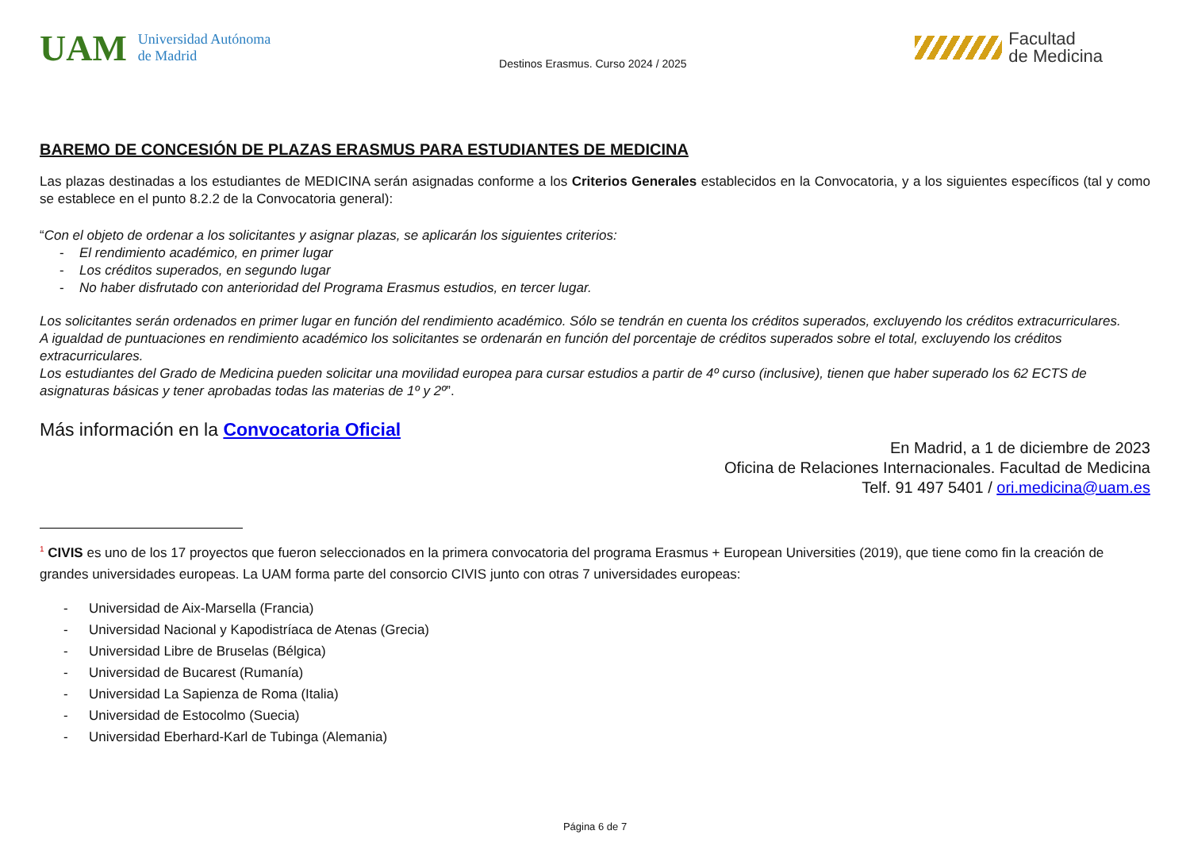UAM Universidad Autónoma
de Madrid
Destinos Erasmus. Curso 2024 / 2025
Facultad
de Medicina
BAREMO DE CONCESIÓN DE PLAZAS ERASMUS PARA ESTUDIANTES DE MEDICINA
Las plazas destinadas a los estudiantes de MEDICINA serán asignadas conforme a los Criterios Generales establecidos en la Convocatoria, y a los siguientes específicos (tal y como se establece en el punto 8.2.2 de la Convocatoria general):
“Con el objeto de ordenar a los solicitantes y asignar plazas, se aplicarán los siguientes criterios:
- El rendimiento académico, en primer lugar
- Los créditos superados, en segundo lugar
- No haber disfrutado con anterioridad del Programa Erasmus estudios, en tercer lugar.
Los solicitantes serán ordenados en primer lugar en función del rendimiento académico. Sólo se tendrán en cuenta los créditos superados, excluyendo los créditos extracurriculares.
A igualdad de puntuaciones en rendimiento académico los solicitantes se ordenarán en función del porcentaje de créditos superados sobre el total, excluyendo los créditos extracurriculares.
Los estudiantes del Grado de Medicina pueden solicitar una movilidad europea para cursar estudios a partir de 4º curso (inclusive), tienen que haber superado los 62 ECTS de asignaturas básicas y tener aprobadas todas las materias de 1º y 2º”.
Más información en la Convocatoria Oficial
En Madrid, a 1 de diciembre de 2023
Oficina de Relaciones Internacionales. Facultad de Medicina
Telf. 91 497 5401 / ori.medicina@uam.es
<sup>1</sup> CIVIS es uno de los 17 proyectos que fueron seleccionados en la primera convocatoria del programa Erasmus + European Universities (2019), que tiene como fin la creación de grandes universidades europeas. La UAM forma parte del consorcio CIVIS junto con otras 7 universidades europeas:
- Universidad de Aix-Marsella (Francia)
- Universidad Nacional y Kapodistríaca de Atenas (Grecia)
- Universidad Libre de Bruselas (Bélgica)
- Universidad de Bucarest (Rumanía)
- Universidad La Sapienza de Roma (Italia)
- Universidad de Estocolmo (Suecia)
- Universidad Eberhard-Karl de Tubinga (Alemania)
Página 6 de 7